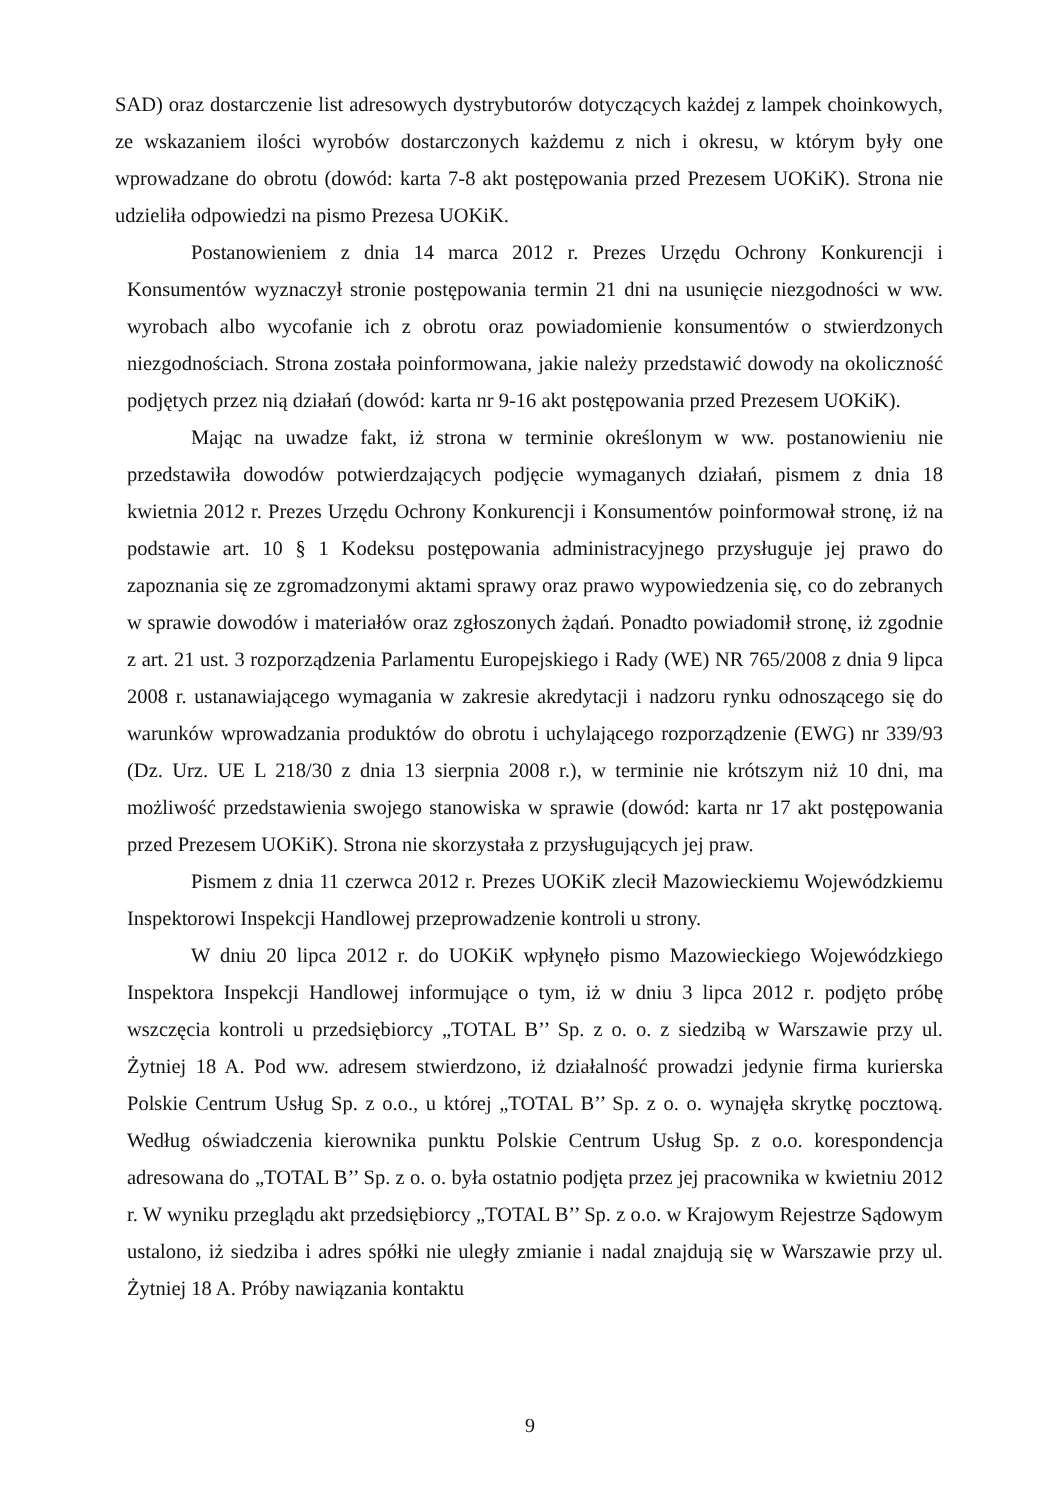SAD) oraz dostarczenie list adresowych dystrybutorów dotyczących każdej z lampek choinkowych, ze wskazaniem ilości wyrobów dostarczonych każdemu z nich i okresu, w którym były one wprowadzane do obrotu (dowód: karta 7-8 akt postępowania przed Prezesem UOKiK). Strona nie udzieliła odpowiedzi na pismo Prezesa UOKiK.
Postanowieniem z dnia 14 marca 2012 r. Prezes Urzędu Ochrony Konkurencji i Konsumentów wyznaczył stronie postępowania termin 21 dni na usunięcie niezgodności w ww. wyrobach albo wycofanie ich z obrotu oraz powiadomienie konsumentów o stwierdzonych niezgodnościach. Strona została poinformowana, jakie należy przedstawić dowody na okoliczność podjętych przez nią działań (dowód: karta nr 9-16 akt postępowania przed Prezesem UOKiK).
Mając na uwadze fakt, iż strona w terminie określonym w ww. postanowieniu nie przedstawiła dowodów potwierdzających podjęcie wymaganych działań, pismem z dnia 18 kwietnia 2012 r. Prezes Urzędu Ochrony Konkurencji i Konsumentów poinformował stronę, iż na podstawie art. 10 § 1 Kodeksu postępowania administracyjnego przysługuje jej prawo do zapoznania się ze zgromadzonymi aktami sprawy oraz prawo wypowiedzenia się, co do zebranych w sprawie dowodów i materiałów oraz zgłoszonych żądań. Ponadto powiadomił stronę, iż zgodnie z art. 21 ust. 3 rozporządzenia Parlamentu Europejskiego i Rady (WE) NR 765/2008 z dnia 9 lipca 2008 r. ustanawiającego wymagania w zakresie akredytacji i nadzoru rynku odnoszącego się do warunków wprowadzania produktów do obrotu i uchylającego rozporządzenie (EWG) nr 339/93 (Dz. Urz. UE L 218/30 z dnia 13 sierpnia 2008 r.), w terminie nie krótszym niż 10 dni, ma możliwość przedstawienia swojego stanowiska w sprawie (dowód: karta nr 17 akt postępowania przed Prezesem UOKiK). Strona nie skorzystała z przysługujących jej praw.
Pismem z dnia 11 czerwca 2012 r. Prezes UOKiK zlecił Mazowieckiemu Wojewódzkiemu Inspektorowi Inspekcji Handlowej przeprowadzenie kontroli u strony.
W dniu 20 lipca 2012 r. do UOKiK wpłynęło pismo Mazowieckiego Wojewódzkiego Inspektora Inspekcji Handlowej informujące o tym, iż w dniu 3 lipca 2012 r. podjęto próbę wszczęcia kontroli u przedsiębiorcy „TOTAL B’’ Sp. z o. o. z siedzibą w Warszawie przy ul. Żytniej 18 A. Pod ww. adresem stwierdzono, iż działalność prowadzi jedynie firma kurierska Polskie Centrum Usług Sp. z o.o., u której „TOTAL B’’ Sp. z o. o. wynajęła skrytkę pocztową. Według oświadczenia kierownika punktu Polskie Centrum Usług Sp. z o.o. korespondencja adresowana do „TOTAL B’’ Sp. z o. o. była ostatnio podjęta przez jej pracownika w kwietniu 2012 r. W wyniku przeglądu akt przedsiębiorcy „TOTAL B’’ Sp. z o.o. w Krajowym Rejestrze Sądowym ustalono, iż siedziba i adres spółki nie uległy zmianie i nadal znajdują się w Warszawie przy ul. Żytniej 18 A. Próby nawiązania kontaktu
9